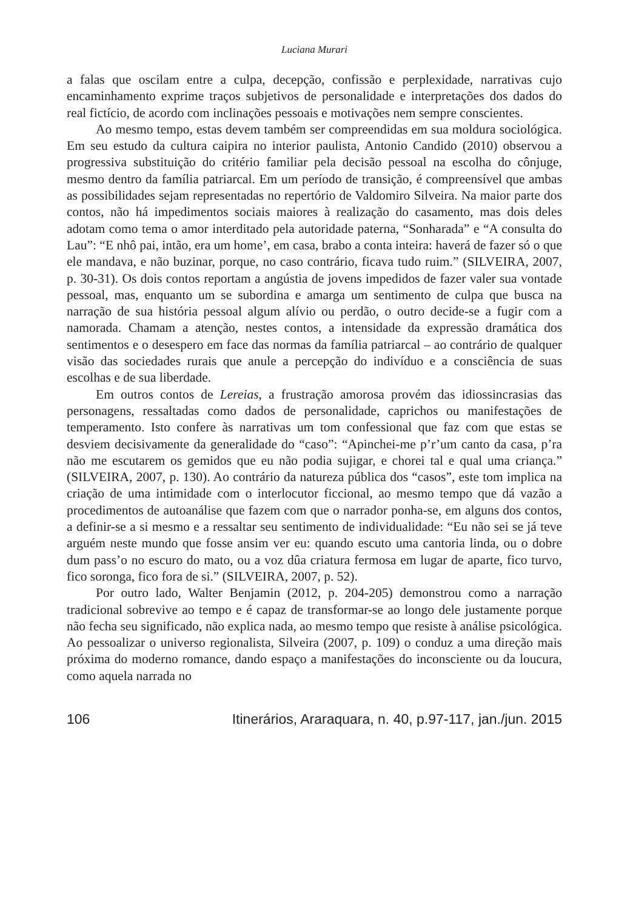Luciana Murari
a falas que oscilam entre a culpa, decepção, confissão e perplexidade, narrativas cujo encaminhamento exprime traços subjetivos de personalidade e interpretações dos dados do real fictício, de acordo com inclinações pessoais e motivações nem sempre conscientes.
Ao mesmo tempo, estas devem também ser compreendidas em sua moldura sociológica. Em seu estudo da cultura caipira no interior paulista, Antonio Candido (2010) observou a progressiva substituição do critério familiar pela decisão pessoal na escolha do cônjuge, mesmo dentro da família patriarcal. Em um período de transição, é compreensível que ambas as possibilidades sejam representadas no repertório de Valdomiro Silveira. Na maior parte dos contos, não há impedimentos sociais maiores à realização do casamento, mas dois deles adotam como tema o amor interditado pela autoridade paterna, “Sonharada” e “A consulta do Lau”: “E nhô pai, intão, era um home’, em casa, brabo a conta inteira: haverá de fazer só o que ele mandava, e não buzinar, porque, no caso contrário, ficava tudo ruim.” (SILVEIRA, 2007, p. 30-31). Os dois contos reportam a angústia de jovens impedidos de fazer valer sua vontade pessoal, mas, enquanto um se subordina e amarga um sentimento de culpa que busca na narração de sua história pessoal algum alívio ou perdão, o outro decide-se a fugir com a namorada. Chamam a atenção, nestes contos, a intensidade da expressão dramática dos sentimentos e o desespero em face das normas da família patriarcal – ao contrário de qualquer visão das sociedades rurais que anule a percepção do indivíduo e a consciência de suas escolhas e de sua liberdade.
Em outros contos de Lereias, a frustração amorosa provém das idiossincrasias das personagens, ressaltadas como dados de personalidade, caprichos ou manifestações de temperamento. Isto confere às narrativas um tom confessional que faz com que estas se desviem decisivamente da generalidade do “caso”: “Apinchei-me p’r’um canto da casa, p’ra não me escutarem os gemidos que eu não podia sujigar, e chorei tal e qual uma criança.” (SILVEIRA, 2007, p. 130). Ao contrário da natureza pública dos “casos”, este tom implica na criação de uma intimidade com o interlocutor ficcional, ao mesmo tempo que dá vazão a procedimentos de autoanálise que fazem com que o narrador ponha-se, em alguns dos contos, a definir-se a si mesmo e a ressaltar seu sentimento de individualidade: “Eu não sei se já teve arguém neste mundo que fosse ansim ver eu: quando escuto uma cantoria linda, ou o dobre dum pass’o no escuro do mato, ou a voz dûa criatura fermosa em lugar de aparte, fico turvo, fico soronga, fico fora de si.” (SILVEIRA, 2007, p. 52).
Por outro lado, Walter Benjamin (2012, p. 204-205) demonstrou como a narração tradicional sobrevive ao tempo e é capaz de transformar-se ao longo dele justamente porque não fecha seu significado, não explica nada, ao mesmo tempo que resiste à análise psicológica. Ao pessoalizar o universo regionalista, Silveira (2007, p. 109) o conduz a uma direção mais próxima do moderno romance, dando espaço a manifestações do inconsciente ou da loucura, como aquela narrada no
106 Itinerários, Araraquara, n. 40, p.97-117, jan./jun. 2015